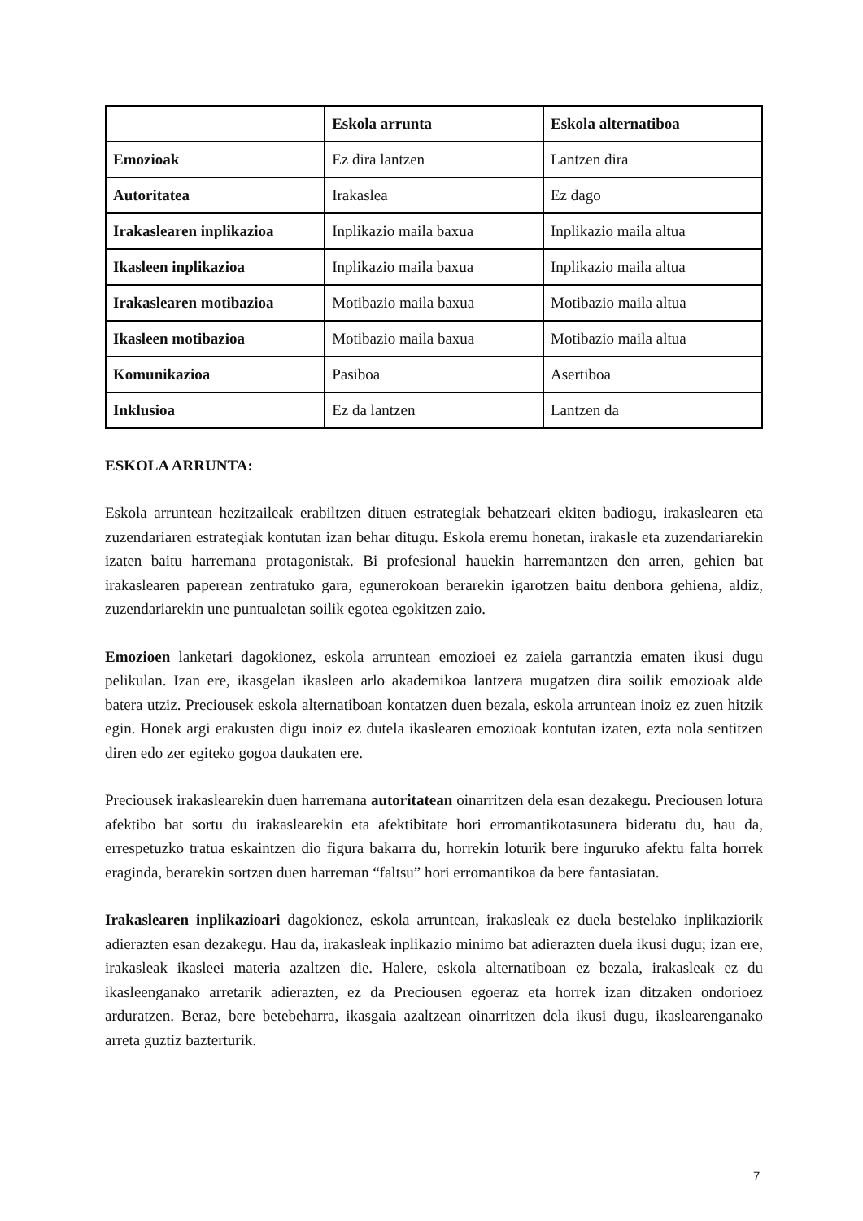| | Eskola arrunta | Eskola alternatiboa |
| --- | --- | --- |
| Emozioak | Ez dira lantzen | Lantzen dira |
| Autoritatea | Irakaslea | Ez dago |
| Irakaslearen inplikazioa | Inplikazio maila baxua | Inplikazio maila altua |
| Ikasleen inplikazioa | Inplikazio maila baxua | Inplikazio maila altua |
| Irakaslearen motibazioa | Motibazio maila baxua | Motibazio maila altua |
| Ikasleen motibazioa | Motibazio maila baxua | Motibazio maila altua |
| Komunikazioa | Pasiboa | Asertiboa |
| Inklusioa | Ez da lantzen | Lantzen da |
ESKOLA ARRUNTA:
Eskola arruntean hezitzaileak erabiltzen dituen estrategiak behatzeari ekiten badiogu, irakaslearen eta zuzendariaren estrategiak kontutan izan behar ditugu. Eskola eremu honetan, irakasle eta zuzendariarekin izaten baitu harremana protagonistak. Bi profesional hauekin harremantzen den arren, gehien bat irakaslearen paperean zentratuko gara, egunerokoan berarekin igarotzen baitu denbora gehiena, aldiz, zuzendariarekin une puntualetan soilik egotea egokitzen zaio.
Emozioen lanketari dagokionez, eskola arruntean emozioei ez zaiela garrantzia ematen ikusi dugu pelikulan. Izan ere, ikasgelan ikasleen arlo akademikoa lantzera mugatzen dira soilik emozioak alde batera utziz. Preciousek eskola alternatiboan kontatzen duen bezala, eskola arruntean inoiz ez zuen hitzik egin. Honek argi erakusten digu inoiz ez dutela ikaslearen emozioak kontutan izaten, ezta nola sentitzen diren edo zer egiteko gogoa daukaten ere.
Preciousek irakaslearekin duen harremana autoritatean oinarritzen dela esan dezakegu. Preciousen lotura afektibo bat sortu du irakaslearekin eta afektibitate hori erromantikotasunera bideratu du, hau da, errespetuzko tratua eskaintzen dio figura bakarra du, horrekin loturik bere inguruko afektu falta horrek eraginda, berarekin sortzen duen harreman “faltsu” hori erromantikoa da bere fantasiatan.
Irakaslearen inplikazioari dagokionez, eskola arruntean, irakasleak ez duela bestelako inplikaziorik adierazten esan dezakegu. Hau da, irakasleak inplikazio minimo bat adierazten duela ikusi dugu; izan ere, irakasleak ikasleei materia azaltzen die. Halere, eskola alternatiboan ez bezala, irakasleak ez du ikasleenganako arretarik adierazten, ez da Preciousen egoeraz eta horrek izan ditzaken ondorioez arduratzen. Beraz, bere betebeharra, ikasgaia azaltzean oinarritzen dela ikusi dugu, ikaslearenganako arreta guztiz bazterturik.
7